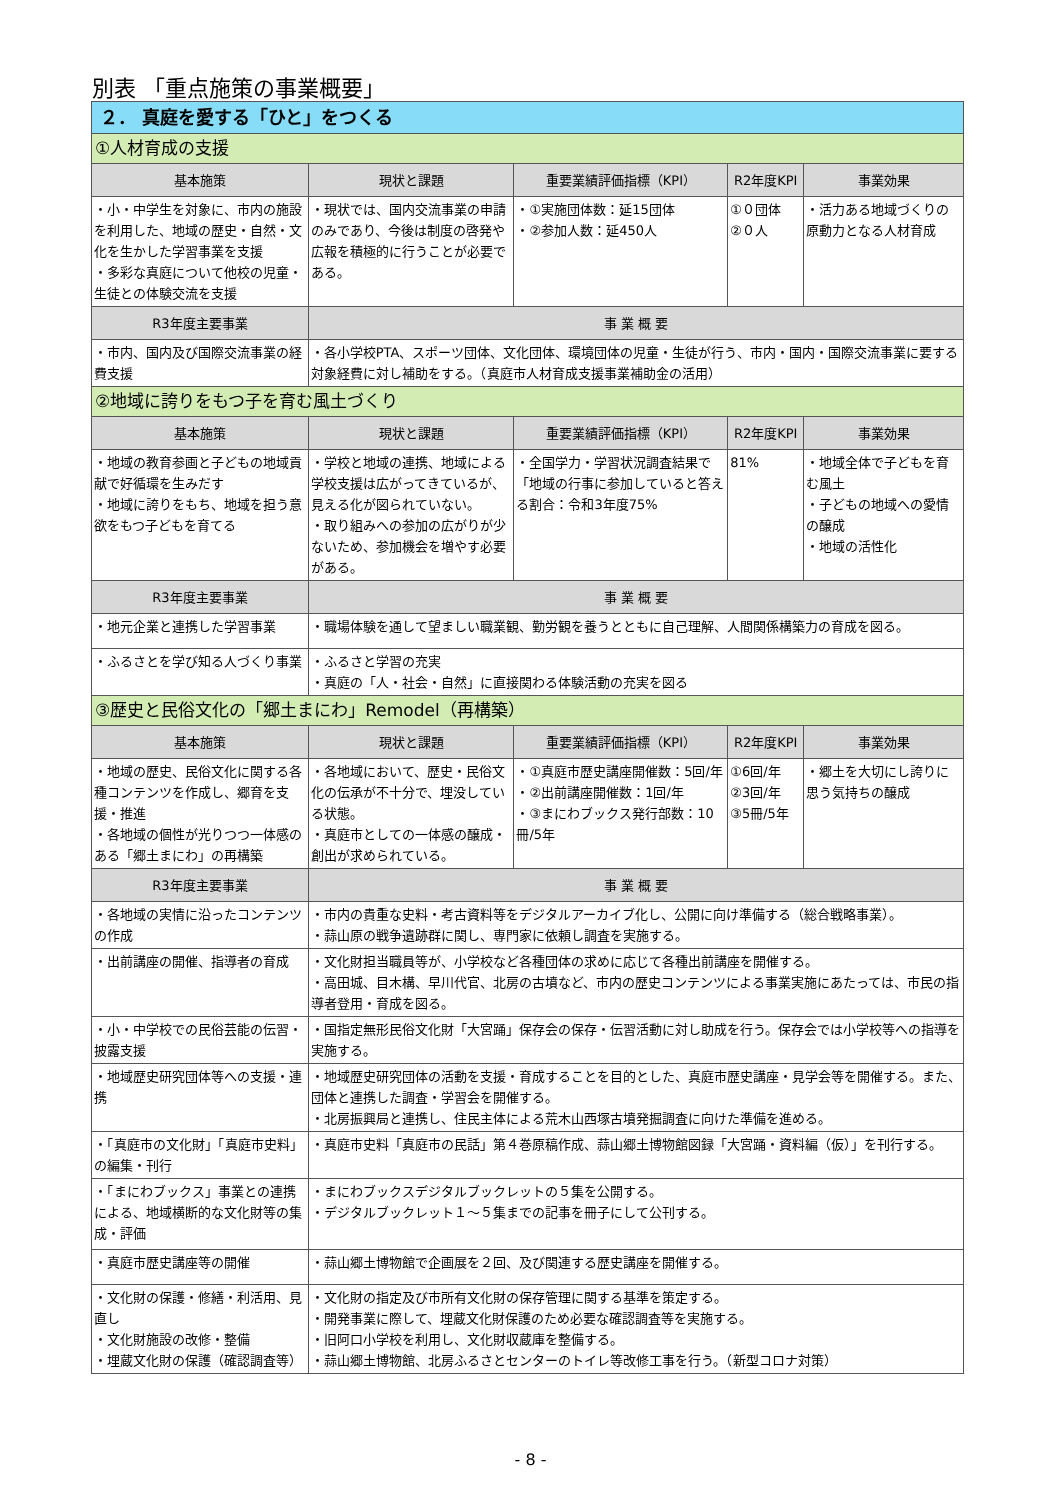別表 「重点施策の事業概要」
| ２． 真庭を愛する「ひと」をつくる | | | | |
| ①人材育成の支援 | | | | |
| 基本施策 | 現状と課題 | 重要業績評価指標（KPI） | R2年度KPI | 事業効果 |
| ・小・中学生を対象に、市内の施設を利用した、地域の歴史・自然・文化を生かした学習事業を支援 ・多彩な真庭について他校の児童・生徒との体験交流を支援 | ・現状では、国内交流事業の申請のみであり、今後は制度の啓発や広報を積極的に行うことが必要である。 | ・①実施団体数：延15団体 ・②参加人数：延450人 | ①０団体 ②０人 | ・活力ある地域づくりの原動力となる人材育成 |
| R3年度主要事業 | 事 業 概 要 | | | |
| ・市内、国内及び国際交流事業の経費支援 | ・各小学校PTA、スポーツ団体、文化団体、環境団体の児童・生徒が行う、市内・国内・国際交流事業に要する対象経費に対し補助をする。（真庭市人材育成支援事業補助金の活用） | | | |
| ②地域に誇りをもつ子を育む風土づくり | | | | |
| 基本施策 | 現状と課題 | 重要業績評価指標（KPI） | R2年度KPI | 事業効果 |
| ・地域の教育参画と子どもの地域貢献で好循環を生みだす ・地域に誇りをもち、地域を担う意欲をもつ子どもを育てる | ・学校と地域の連携、地域による学校支援は広がってきているが、見える化が図られていない。 ・取り組みへの参加の広がりが少ないため、参加機会を増やす必要がある。 | ・全国学力・学習状況調査結果で「地域の行事に参加していると答える割合：令和3年度75% | 81% | ・地域全体で子どもを育む風土 ・子どもの地域への愛情の醸成 ・地域の活性化 |
| R3年度主要事業 | 事 業 概 要 | | | |
| ・地元企業と連携した学習事業 | ・職場体験を通して望ましい職業観、勤労観を養うとともに自己理解、人間関係構築力の育成を図る。 | | | |
| ・ふるさとを学び知る人づくり事業 | ・ふるさと学習の充実 ・真庭の「人・社会・自然」に直接関わる体験活動の充実を図る | | | |
| ③歴史と民俗文化の「郷土まにわ」Remodel（再構築） | | | | |
| 基本施策 | 現状と課題 | 重要業績評価指標（KPI） | R2年度KPI | 事業効果 |
| ・地域の歴史、民俗文化に関する各種コンテンツを作成し、郷育を支援・推進 ・各地域の個性が光りつつ一体感のある「郷土まにわ」の再構築 | ・各地域において、歴史・民俗文化の伝承が不十分で、埋没している状態。 ・真庭市としての一体感の醸成・創出が求められている。 | ・①真庭市歴史講座開催数：5回/年 ・②出前講座開催数：1回/年 ・③まにわブックス発行部数：10冊/5年 | ①6回/年 ②3回/年 ③5冊/5年 | ・郷土を大切にし誇りに思う気持ちの醸成 |
| R3年度主要事業 | 事 業 概 要 | | | |
| ・各地域の実情に沿ったコンテンツの作成 | ・市内の貴重な史料・考古資料等をデジタルアーカイブ化し、公開に向け準備する（総合戦略事業）。 ・蒜山原の戦争遺跡群に関し、専門家に依頼し調査を実施する。 | | | |
| ・出前講座の開催、指導者の育成 | ・文化財担当職員等が、小学校など各種団体の求めに応じて各種出前講座を開催する。 ・高田城、目木構、早川代官、北房の古墳など、市内の歴史コンテンツによる事業実施にあたっては、市民の指導者登用・育成を図る。 | | | |
| ・小・中学校での民俗芸能の伝習・披露支援 | ・国指定無形民俗文化財「大宮踊」保存会の保存・伝習活動に対し助成を行う。保存会では小学校等への指導を実施する。 | | | |
| ・地域歴史研究団体等への支援・連携 | ・地域歴史研究団体の活動を支援・育成することを目的とした、真庭市歴史講座・見学会等を開催する。また、団体と連携した調査・学習会を開催する。 ・北房振興局と連携し、住民主体による荒木山西塚古墳発掘調査に向けた準備を進める。 | | | |
| ・「真庭市の文化財」「真庭市史料」の編集・刊行 | ・真庭市史料「真庭市の民話」第４巻原稿作成、蒜山郷土博物館図録「大宮踊・資料編（仮）」を刊行する。 | | | |
| ・「まにわブックス」事業との連携による、地域横断的な文化財等の集成・評価 | ・まにわブックスデジタルブックレットの５集を公開する。 ・デジタルブックレット１～５集までの記事を冊子にして公刊する。 | | | |
| ・真庭市歴史講座等の開催 | ・蒜山郷土博物館で企画展を２回、及び関連する歴史講座を開催する。 | | | |
| ・文化財の保護・修繕・利活用、見直し ・文化財施設の改修・整備 ・埋蔵文化財の保護（確認調査等） | ・文化財の指定及び市所有文化財の保存管理に関する基準を策定する。 ・開発事業に際して、埋蔵文化財保護のため必要な確認調査等を実施する。 ・旧阿口小学校を利用し、文化財収蔵庫を整備する。 ・蒜山郷土博物館、北房ふるさとセンターのトイレ等改修工事を行う。（新型コロナ対策） | | | |
- 8 -